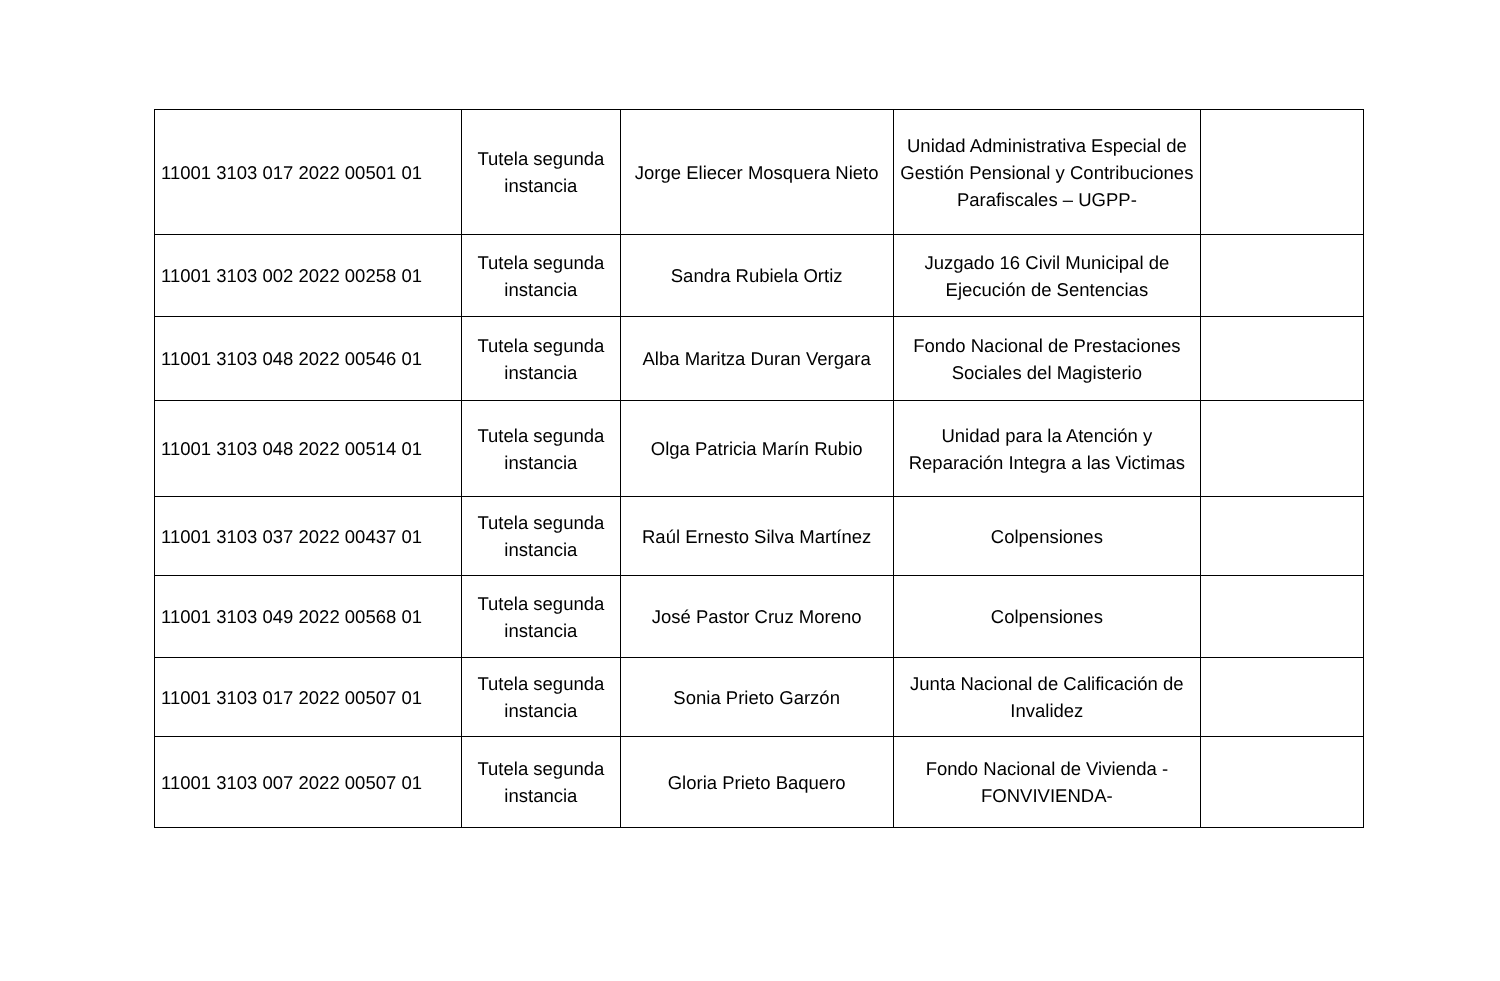| 11001 3103 017 2022 00501 01 | Tutela segunda instancia | Jorge Eliecer Mosquera Nieto | Unidad Administrativa Especial de Gestión Pensional y Contribuciones Parafiscales – UGPP- | |
| 11001 3103 002 2022 00258 01 | Tutela segunda instancia | Sandra Rubiela Ortiz | Juzgado 16 Civil Municipal de Ejecución de Sentencias | |
| 11001 3103 048 2022 00546 01 | Tutela segunda instancia | Alba Maritza Duran Vergara | Fondo Nacional de Prestaciones Sociales del Magisterio | |
| 11001 3103 048 2022 00514 01 | Tutela segunda instancia | Olga Patricia Marín Rubio | Unidad para la Atención y Reparación Integra a las Victimas | |
| 11001 3103 037 2022 00437 01 | Tutela segunda instancia | Raúl Ernesto Silva Martínez | Colpensiones | |
| 11001 3103 049 2022 00568 01 | Tutela segunda instancia | José Pastor Cruz Moreno | Colpensiones | |
| 11001 3103 017 2022 00507 01 | Tutela segunda instancia | Sonia Prieto Garzón | Junta Nacional de Calificación de Invalidez | |
| 11001 3103 007 2022 00507 01 | Tutela segunda instancia | Gloria Prieto Baquero | Fondo Nacional de Vivienda - FONVIVIENDA- | |